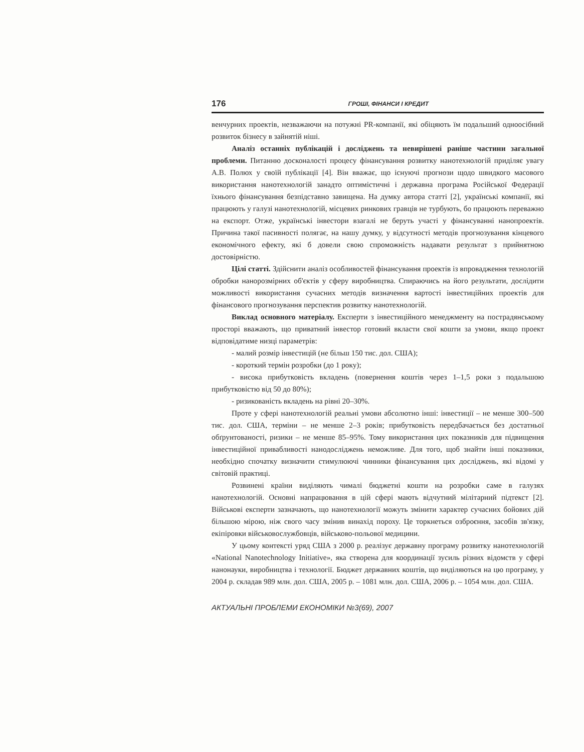176 ГРОШІ, ФІНАНСИ І КРЕДИТ
венчурних проектів, незважаючи на потужні PR-компанії, які обіцяють їм подальший одноосібний розвиток бізнесу в зайнятій ніші.
Аналіз останніх публікацій і досліджень та невирішені раніше частини загальної проблеми. Питанню досконалості процесу фінансування розвитку нанотехнологій приділяє увагу А.В. Полюх у своїй публікації [4]. Він вважає, що існуючі прогнози щодо швидкого масового використання нанотехнологій занадто оптимістичні і державна програма Російської Федерації їхнього фінансування безпідставно завищена. На думку автора статті [2], українські компанії, які працюють у галузі нанотехнологій, місцевих ринкових гравців не турбують, бо працюють переважно на експорт. Отже, українські інвестори взагалі не беруть участі у фінансуванні нанопроектів. Причина такої пасивності полягає, на нашу думку, у відсутності методів прогнозування кінцевого економічного ефекту, які б довели свою спроможність надавати результат з прийнятною достовірністю.
Цілі статті. Здійснити аналіз особливостей фінансування проектів із впровадження технологій обробки нанорозмірних об'єктів у сферу виробництва. Спираючись на його результати, дослідити можливості використання сучасних методів визначення вартості інвестиційних проектів для фінансового прогнозування перспектив розвитку нанотехнологій.
Виклад основного матеріалу. Експерти з інвестиційного менеджменту на пострадянському просторі вважають, що приватний інвестор готовий вкласти свої кошти за умови, якщо проект відповідатиме низці параметрів:
- малий розмір інвестицій (не більш 150 тис. дол. США);
- короткий термін розробки (до 1 року);
- висока прибутковість вкладень (повернення коштів через 1–1,5 роки з подальшою прибутковістю від 50 до 80%);
- ризикованість вкладень на рівні 20–30%.
Проте у сфері нанотехнологій реальні умови абсолютно інші: інвестиції – не менше 300–500 тис. дол. США, терміни – не менше 2–3 років; прибутковість передбачається без достатньої обґрунтованості, ризики – не менше 85–95%. Тому використання цих показників для підвищення інвестиційної привабливості нанодосліджень неможливе. Для того, щоб знайти інші показники, необхідно спочатку визначити стимулюючі чинники фінансування цих досліджень, які відомі у світовій практиці.
Розвинені країни виділяють чималі бюджетні кошти на розробки саме в галузях нанотехнологій. Основні напрацювання в цій сфері мають відчутний мілітарний підтекст [2]. Військові експерти зазначають, що нанотехнології можуть змінити характер сучасних бойових дій більшою мірою, ніж свого часу змінив винахід пороху. Це торкнеться озброєння, засобів зв'язку, екіпіровки військовослужбовців, військово-польової медицини.
У цьому контексті уряд США з 2000 р. реалізує державну програму розвитку нанотехнологій «National Nanotechnology Initiative», яка створена для координації зусиль різних відомств у сфері нанонауки, виробництва і технології. Бюджет державних коштів, що виділяються на цю програму, у 2004 р. складав 989 млн. дол. США, 2005 р. – 1081 млн. дол. США, 2006 р. – 1054 млн. дол. США.
АКТУАЛЬНІ ПРОБЛЕМИ ЕКОНОМІКИ №3(69), 2007